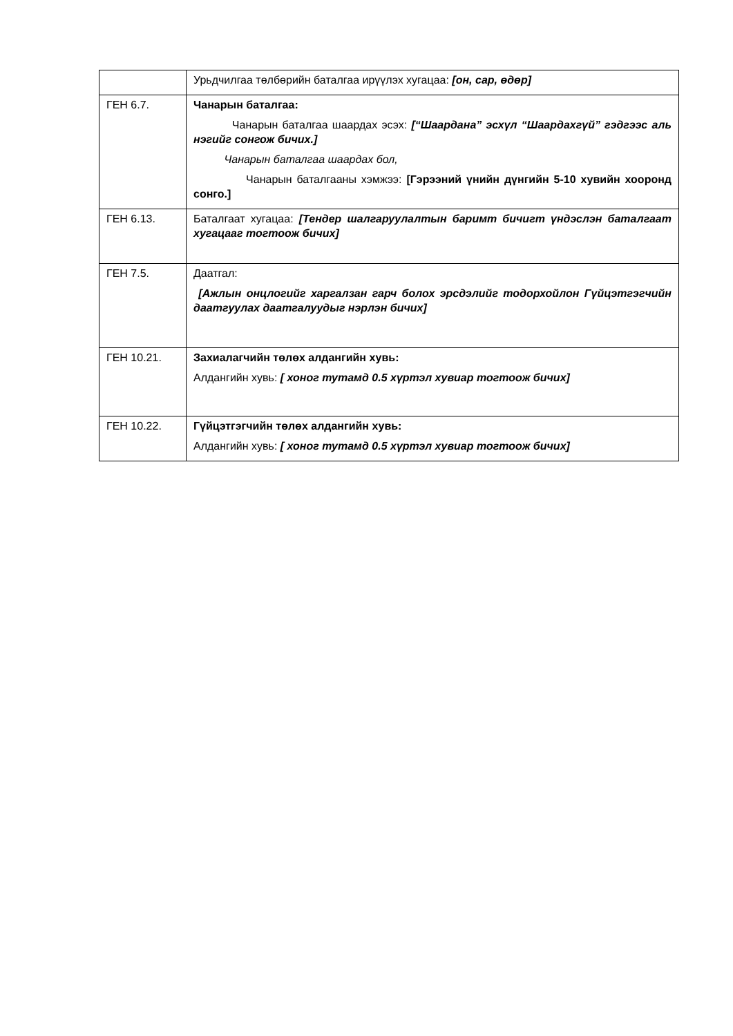| | Урьдчилгаа төлбөрийн баталгаа ирүүлэх хугацаа: [он, сар, өдөр] |
| ГЕН 6.7. | Чанарын баталгаа: Чанарын баталгаа шаардах эсэх: [“Шаардана” эсхүл “Шаардахгүй” гэдгээс аль нэгийг сонгож бичих.] Чанарын баталгаа шаардах бол, Чанарын баталгааны хэмжээ: [Гэрээний үнийн дүнгийн 5-10 хувийн хооронд сонго.] |
| ГЕН 6.13. | Баталгаат хугацаа: [Тендер шалгаруулалтын баримт бичигт үндэслэн баталгаат хугацааг тогтоож бичих] |
| ГЕН 7.5. | Даатгал: [Ажлын онцлогийг харгалзан гарч болох эрсдэлийг тодорхойлон Гүйцэтгэгчийн даатгуулах даатгалуудыг нэрлэн бичих] |
| ГЕН 10.21. | Захиалагчийн төлөх алдангийн хувь: Алдангийн хувь: [ хоног тутамд 0.5 хүртэл хувиар тогтоож бичих] |
| ГЕН 10.22. | Гүйцэтгэгчийн төлөх алдангийн хувь: Алдангийн хувь: [ хоног тутамд 0.5 хүртэл хувиар тогтоож бичих] |